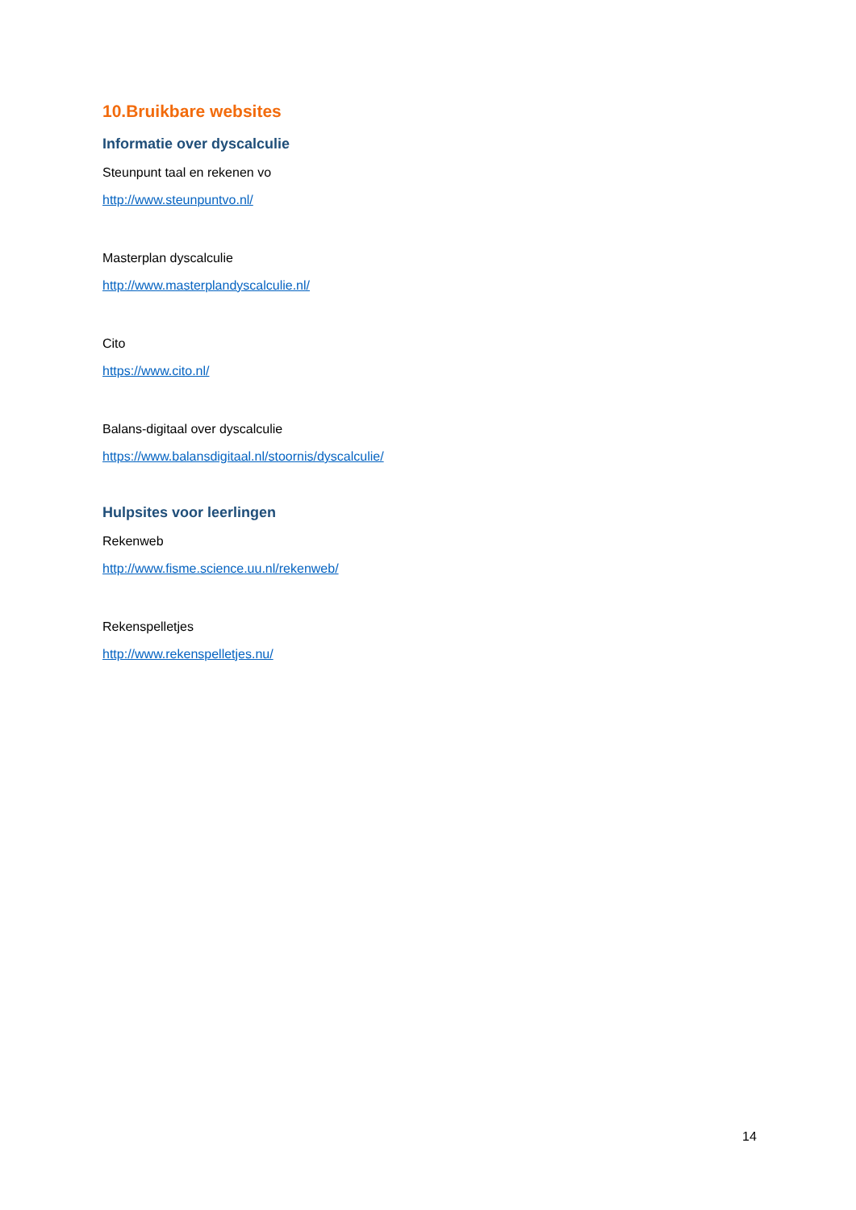10.Bruikbare websites
Informatie over dyscalculie
Steunpunt taal en rekenen vo
http://www.steunpuntvo.nl/
Masterplan dyscalculie
http://www.masterplandyscalculie.nl/
Cito
https://www.cito.nl/
Balans-digitaal over dyscalculie
https://www.balansdigitaal.nl/stoornis/dyscalculie/
Hulpsites voor leerlingen
Rekenweb
http://www.fisme.science.uu.nl/rekenweb/
Rekenspelletjes
http://www.rekenspelletjes.nu/
14